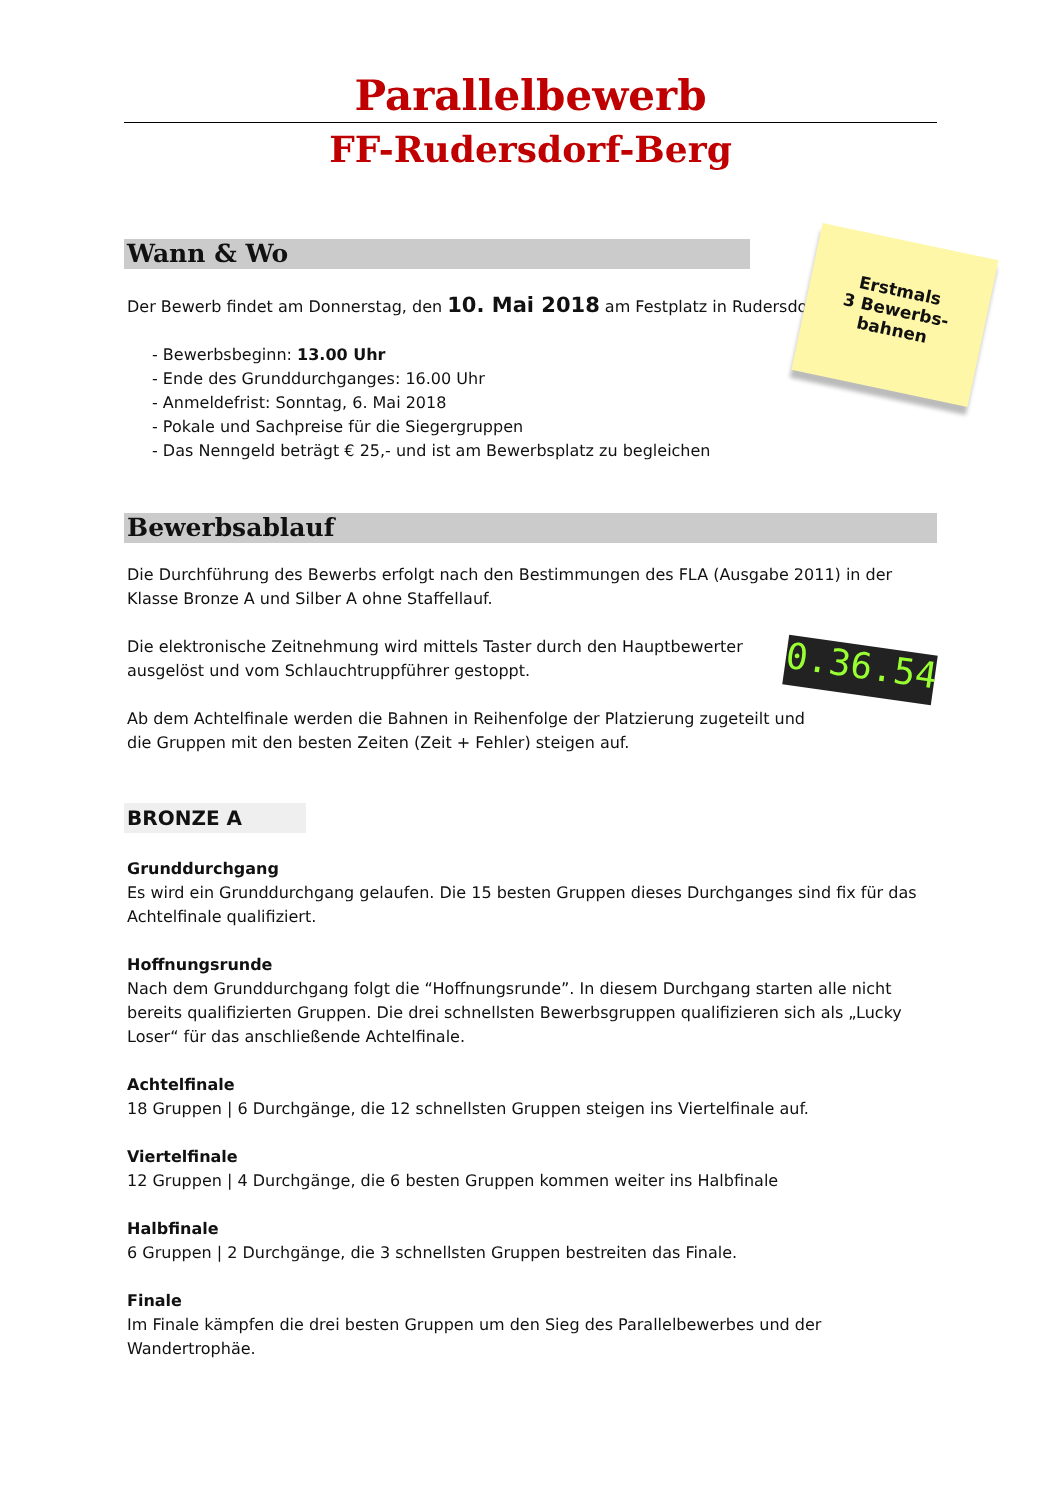Parallelbewerb
FF-Rudersdorf-Berg
Wann & Wo
Der Bewerb findet am Donnerstag, den 10. Mai 2018 am Festplatz in Rudersdorf-Berg statt.
- Bewerbsbeginn: 13.00 Uhr
- Ende des Grunddurchganges: 16.00 Uhr
- Anmeldefrist: Sonntag, 6. Mai 2018
- Pokale und Sachpreise für die Siegergruppen
- Das Nenngeld beträgt € 25,- und ist am Bewerbsplatz zu begleichen
Bewerbsablauf
Die Durchführung des Bewerbs erfolgt nach den Bestimmungen des FLA (Ausgabe 2011) in der Klasse Bronze A und Silber A ohne Staffellauf.
Die elektronische Zeitnehmung wird mittels Taster durch den Hauptbewerter ausgelöst und vom Schlauchtruppführer gestoppt.
Ab dem Achtelfinale werden die Bahnen in Reihenfolge der Platzierung zugeteilt und die Gruppen mit den besten Zeiten (Zeit + Fehler) steigen auf.
BRONZE A
Grunddurchgang
Es wird ein Grunddurchgang gelaufen. Die 15 besten Gruppen dieses Durchganges sind fix für das Achtelfinale qualifiziert.
Hoffnungsrunde
Nach dem Grunddurchgang folgt die “Hoffnungsrunde”. In diesem Durchgang starten alle nicht bereits qualifizierten Gruppen. Die drei schnellsten Bewerbsgruppen qualifizieren sich als „Lucky Loser“ für das anschließende Achtelfinale.
Achtelfinale
18 Gruppen | 6 Durchgänge, die 12 schnellsten Gruppen steigen ins Viertelfinale auf.
Viertelfinale
12 Gruppen | 4 Durchgänge, die 6 besten Gruppen kommen weiter ins Halbfinale
Halbfinale
6 Gruppen | 2 Durchgänge, die 3 schnellsten Gruppen bestreiten das Finale.
Finale
Im Finale kämpfen die drei besten Gruppen um den Sieg des Parallelbewerbes und der Wandertrophäe.
Erstmals
3 Bewerbs-
bahnen
0.36.54